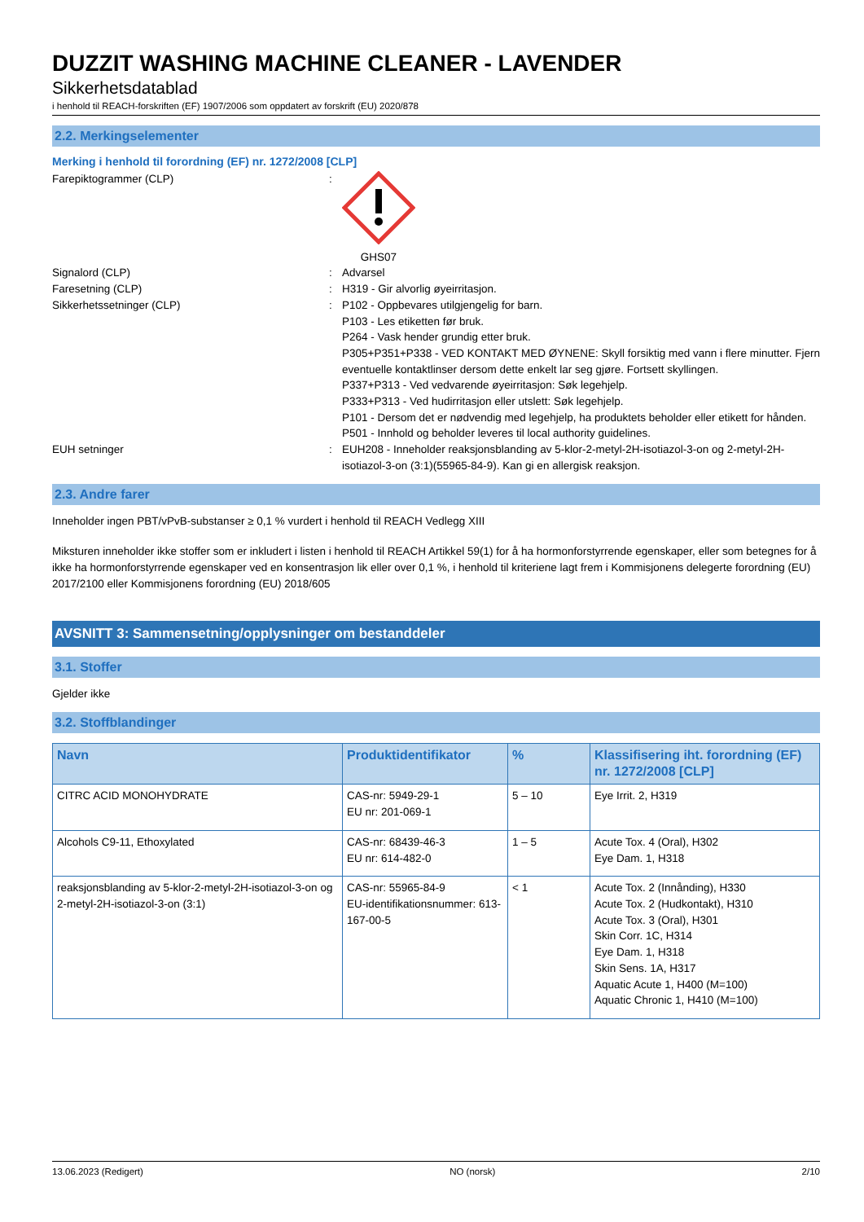DUZZIT WASHING MACHINE CLEANER - LAVENDER
Sikkerhetsdatablad
i henhold til REACH-forskriften (EF) 1907/2006 som oppdatert av forskrift (EU) 2020/878
2.2. Merkingselementer
Merking i henhold til forordning (EF) nr. 1272/2008 [CLP]
Farepiktogrammer (CLP) : GHS07
Signalord (CLP) : Advarsel
Faresetning (CLP) : H319 - Gir alvorlig øyeirritasjon.
Sikkerhetssetninger (CLP) : P102 - Oppbevares utilgjengelig for barn.
P103 - Les etiketten før bruk.
P264 - Vask hender grundig etter bruk.
P305+P351+P338 - VED KONTAKT MED ØYNENE: Skyll forsiktig med vann i flere minutter. Fjern eventuelle kontaktlinser dersom dette enkelt lar seg gjøre. Fortsett skyllingen.
P337+P313 - Ved vedvarende øyeirritasjon: Søk legehjelp.
P333+P313 - Ved hudirritasjon eller utslett: Søk legehjelp.
P101 - Dersom det er nødvendig med legehjelp, ha produktets beholder eller etikett for hånden.
P501 - Innhold og beholder leveres til local authority guidelines.
EUH setninger : EUH208 - Inneholder reaksjonsblanding av 5-klor-2-metyl-2H-isotiazol-3-on og 2-metyl-2H-isotiazol-3-on (3:1)(55965-84-9). Kan gi en allergisk reaksjon.
2.3. Andre farer
Inneholder ingen PBT/vPvB-substanser ≥ 0,1 % vurdert i henhold til REACH Vedlegg XIII
Miksturen inneholder ikke stoffer som er inkludert i listen i henhold til REACH Artikkel 59(1) for å ha hormonforstyrrende egenskaper, eller som betegnes for å ikke ha hormonforstyrrende egenskaper ved en konsentrasjon lik eller over 0,1 %, i henhold til kriteriene lagt frem i Kommisjonens delegerte forordning (EU) 2017/2100 eller Kommisjonens forordning (EU) 2018/605
AVSNITT 3: Sammensetning/opplysninger om bestanddeler
3.1. Stoffer
Gjelder ikke
3.2. Stoffblandinger
| Navn | Produktidentifikator | % | Klassifisering iht. forordning (EF) nr. 1272/2008 [CLP] |
| --- | --- | --- | --- |
| CITRC ACID MONOHYDRATE | CAS-nr: 5949-29-1 EU nr: 201-069-1 | 5 – 10 | Eye Irrit. 2, H319 |
| Alcohols C9-11, Ethoxylated | CAS-nr: 68439-46-3 EU nr: 614-482-0 | 1 – 5 | Acute Tox. 4 (Oral), H302 Eye Dam. 1, H318 |
| reaksjonsblanding av 5-klor-2-metyl-2H-isotiazol-3-on og 2-metyl-2H-isotiazol-3-on (3:1) | CAS-nr: 55965-84-9 EU-identifikationsnummer: 613-167-00-5 | < 1 | Acute Tox. 2 (Innånding), H330 Acute Tox. 2 (Hudkontakt), H310 Acute Tox. 3 (Oral), H301 Skin Corr. 1C, H314 Eye Dam. 1, H318 Skin Sens. 1A, H317 Aquatic Acute 1, H400 (M=100) Aquatic Chronic 1, H410 (M=100) |
13.06.2023 (Redigert) NO (norsk) 2/10